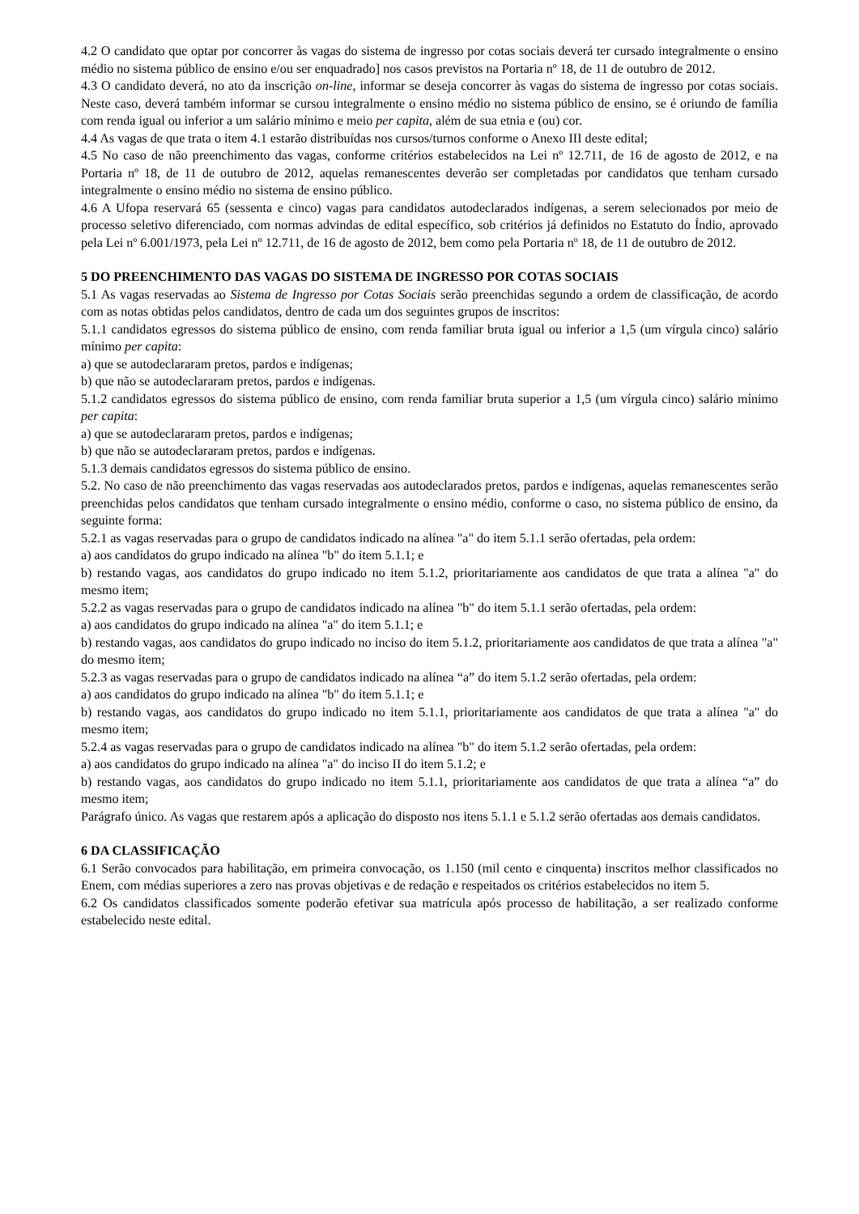4.2 O candidato que optar por concorrer às vagas do sistema de ingresso por cotas sociais deverá ter cursado integralmente o ensino médio no sistema público de ensino e/ou ser enquadrado] nos casos previstos na Portaria nº 18, de 11 de outubro de 2012.
4.3 O candidato deverá, no ato da inscrição on-line, informar se deseja concorrer às vagas do sistema de ingresso por cotas sociais. Neste caso, deverá também informar se cursou integralmente o ensino médio no sistema público de ensino, se é oriundo de família com renda igual ou inferior a um salário mínimo e meio per capita, além de sua etnia e (ou) cor.
4.4 As vagas de que trata o item 4.1 estarão distribuídas nos cursos/turnos conforme o Anexo III deste edital;
4.5 No caso de não preenchimento das vagas, conforme critérios estabelecidos na Lei nº 12.711, de 16 de agosto de 2012, e na Portaria nº 18, de 11 de outubro de 2012, aquelas remanescentes deverão ser completadas por candidatos que tenham cursado integralmente o ensino médio no sistema de ensino público.
4.6 A Ufopa reservará 65 (sessenta e cinco) vagas para candidatos autodeclarados indígenas, a serem selecionados por meio de processo seletivo diferenciado, com normas advindas de edital específico, sob critérios já definidos no Estatuto do Índio, aprovado pela Lei nº 6.001/1973, pela Lei nº 12.711, de 16 de agosto de 2012, bem como pela Portaria nº 18, de 11 de outubro de 2012.
5 DO PREENCHIMENTO DAS VAGAS DO SISTEMA DE INGRESSO POR COTAS SOCIAIS
5.1 As vagas reservadas ao Sistema de Ingresso por Cotas Sociais serão preenchidas segundo a ordem de classificação, de acordo com as notas obtidas pelos candidatos, dentro de cada um dos seguintes grupos de inscritos:
5.1.1 candidatos egressos do sistema público de ensino, com renda familiar bruta igual ou inferior a 1,5 (um vírgula cinco) salário mínimo per capita:
a) que se autodeclararam pretos, pardos e indígenas;
b) que não se autodeclararam pretos, pardos e indígenas.
5.1.2 candidatos egressos do sistema público de ensino, com renda familiar bruta superior a 1,5 (um vírgula cinco) salário mínimo per capita:
a) que se autodeclararam pretos, pardos e indígenas;
b) que não se autodeclararam pretos, pardos e indígenas.
5.1.3 demais candidatos egressos do sistema público de ensino.
5.2. No caso de não preenchimento das vagas reservadas aos autodeclarados pretos, pardos e indígenas, aquelas remanescentes serão preenchidas pelos candidatos que tenham cursado integralmente o ensino médio, conforme o caso, no sistema público de ensino, da seguinte forma:
5.2.1 as vagas reservadas para o grupo de candidatos indicado na alínea "a" do item 5.1.1 serão ofertadas, pela ordem:
a) aos candidatos do grupo indicado na alínea "b" do item 5.1.1; e
b) restando vagas, aos candidatos do grupo indicado no item 5.1.2, prioritariamente aos candidatos de que trata a alínea "a" do mesmo item;
5.2.2 as vagas reservadas para o grupo de candidatos indicado na alínea "b" do item 5.1.1 serão ofertadas, pela ordem:
a) aos candidatos do grupo indicado na alínea "a" do item 5.1.1; e
b) restando vagas, aos candidatos do grupo indicado no inciso do item 5.1.2, prioritariamente aos candidatos de que trata a alínea "a" do mesmo item;
5.2.3 as vagas reservadas para o grupo de candidatos indicado na alínea “a” do item 5.1.2 serão ofertadas, pela ordem:
a) aos candidatos do grupo indicado na alínea "b" do item 5.1.1; e
b) restando vagas, aos candidatos do grupo indicado no item 5.1.1, prioritariamente aos candidatos de que trata a alínea "a" do mesmo item;
5.2.4 as vagas reservadas para o grupo de candidatos indicado na alínea "b" do item 5.1.2 serão ofertadas, pela ordem:
a) aos candidatos do grupo indicado na alínea "a" do inciso II do item 5.1.2; e
b) restando vagas, aos candidatos do grupo indicado no item 5.1.1, prioritariamente aos candidatos de que trata a alínea “a” do mesmo item;
Parágrafo único. As vagas que restarem após a aplicação do disposto nos itens 5.1.1 e 5.1.2 serão ofertadas aos demais candidatos.
6 DA CLASSIFICAÇÃO
6.1 Serão convocados para habilitação, em primeira convocação, os 1.150 (mil cento e cinquenta) inscritos melhor classificados no Enem, com médias superiores a zero nas provas objetivas e de redação e respeitados os critérios estabelecidos no item 5.
6.2 Os candidatos classificados somente poderão efetivar sua matrícula após processo de habilitação, a ser realizado conforme estabelecido neste edital.